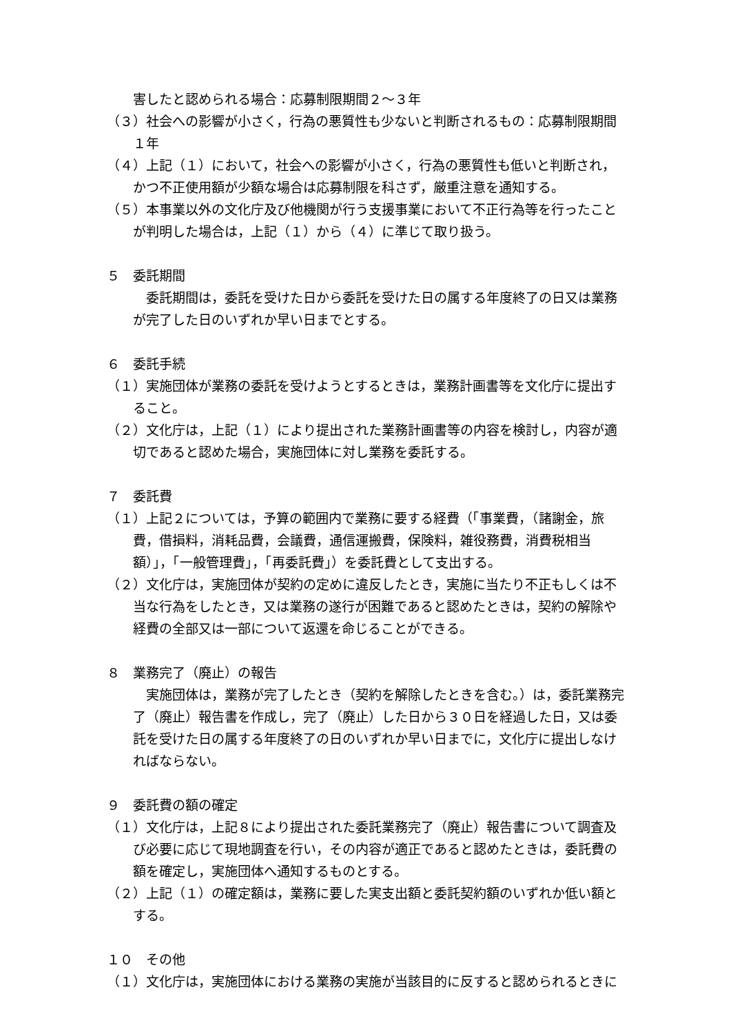害したと認められる場合：応募制限期間２～３年
（３）社会への影響が小さく，行為の悪質性も少ないと判断されるもの：応募制限期間　１年
（４）上記（１）において，社会への影響が小さく，行為の悪質性も低いと判断され，かつ不正使用額が少額な場合は応募制限を科さず，厳重注意を通知する。
（５）本事業以外の文化庁及び他機関が行う支援事業において不正行為等を行ったことが判明した場合は，上記（１）から（４）に準じて取り扱う。
５　委託期間
委託期間は，委託を受けた日から委託を受けた日の属する年度終了の日又は業務が完了した日のいずれか早い日までとする。
６　委託手続
（１）実施団体が業務の委託を受けようとするときは，業務計画書等を文化庁に提出すること。
（２）文化庁は，上記（１）により提出された業務計画書等の内容を検討し，内容が適切であると認めた場合，実施団体に対し業務を委託する。
７　委託費
（１）上記２については，予算の範囲内で業務に要する経費（「事業費，（諸謝金，旅費，借損料，消耗品費，会議費，通信運搬費，保険料，雑役務費，消費税相当額）」，「一般管理費」，「再委託費」）を委託費として支出する。
（２）文化庁は，実施団体が契約の定めに違反したとき，実施に当たり不正もしくは不当な行為をしたとき，又は業務の遂行が困難であると認めたときは，契約の解除や経費の全部又は一部について返還を命じることができる。
８　業務完了（廃止）の報告
実施団体は，業務が完了したとき（契約を解除したときを含む。）は，委託業務完了（廃止）報告書を作成し，完了（廃止）した日から３０日を経過した日，又は委託を受けた日の属する年度終了の日のいずれか早い日までに，文化庁に提出しなければならない。
９　委託費の額の確定
（１）文化庁は，上記８により提出された委託業務完了（廃止）報告書について調査及び必要に応じて現地調査を行い，その内容が適正であると認めたときは，委託費の額を確定し，実施団体へ通知するものとする。
（２）上記（１）の確定額は，業務に要した実支出額と委託契約額のいずれか低い額とする。
１０　その他
（１）文化庁は，実施団体における業務の実施が当該目的に反すると認められるときに